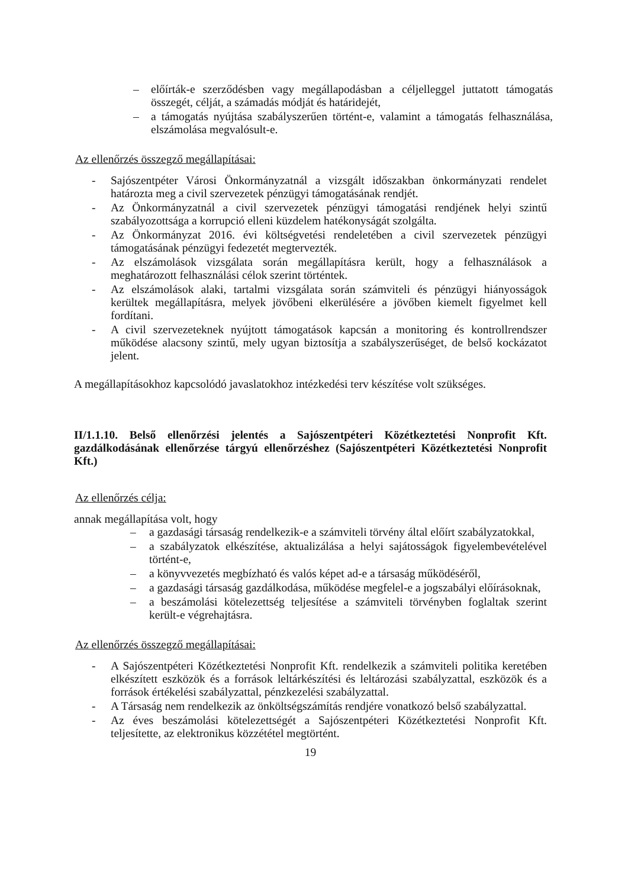– előírták-e szerződésben vagy megállapodásban a céljelleggel juttatott támogatás összegét, célját, a számadás módját és határidejét,
– a támogatás nyújtása szabályszerűen történt-e, valamint a támogatás felhasználása, elszámolása megvalósult-e.
Az ellenőrzés összegző megállapításai:
- Sajószentpéter Városi Önkormányzatnál a vizsgált időszakban önkormányzati rendelet határozta meg a civil szervezetek pénzügyi támogatásának rendjét.
- Az Önkormányzatnál a civil szervezetek pénzügyi támogatási rendjének helyi szintű szabályozottsága a korrupció elleni küzdelem hatékonyságát szolgálta.
- Az Önkormányzat 2016. évi költségvetési rendeletében a civil szervezetek pénzügyi támogatásának pénzügyi fedezetét megtervezték.
- Az elszámolások vizsgálata során megállapításra került, hogy a felhasználások a meghatározott felhasználási célok szerint történtek.
- Az elszámolások alaki, tartalmi vizsgálata során számviteli és pénzügyi hiányosságok kerültek megállapításra, melyek jövőbeni elkerülésére a jövőben kiemelt figyelmet kell fordítani.
- A civil szervezeteknek nyújtott támogatások kapcsán a monitoring és kontrollrendszer működése alacsony szintű, mely ugyan biztosítja a szabályszerűséget, de belső kockázatot jelent.
A megállapításokhoz kapcsolódó javaslatokhoz intézkedési terv készítése volt szükséges.
II/1.1.10. Belső ellenőrzési jelentés a Sajószentpéteri Közétkeztetési Nonprofit Kft. gazdálkodásának ellenőrzése tárgyú ellenőrzéshez (Sajószentpéteri Közétkeztetési Nonprofit Kft.)
Az ellenőrzés célja:
annak megállapítása volt, hogy
– a gazdasági társaság rendelkezik-e a számviteli törvény által előírt szabályzatokkal,
– a szabályzatok elkészítése, aktualizálása a helyi sajátosságok figyelembevételével történt-e,
– a könyvvezetés megbízható és valós képet ad-e a társaság működéséről,
– a gazdasági társaság gazdálkodása, működése megfelel-e a jogszabályi előírásoknak,
– a beszámolási kötelezettség teljesítése a számviteli törvényben foglaltak szerint került-e végrehajtásra.
Az ellenőrzés összegző megállapításai:
- A Sajószentpéteri Közétkeztetési Nonprofit Kft. rendelkezik a számviteli politika keretében elkészített eszközök és a források leltárkészítési és leltározási szabályzattal, eszközök és a források értékelési szabályzattal, pénzkezelési szabályzattal.
- A Társaság nem rendelkezik az önköltségszámítás rendjére vonatkozó belső szabályzattal.
- Az éves beszámolási kötelezettségét a Sajószentpéteri Közétkeztetési Nonprofit Kft. teljesítette, az elektronikus közzététel megtörtént.
19